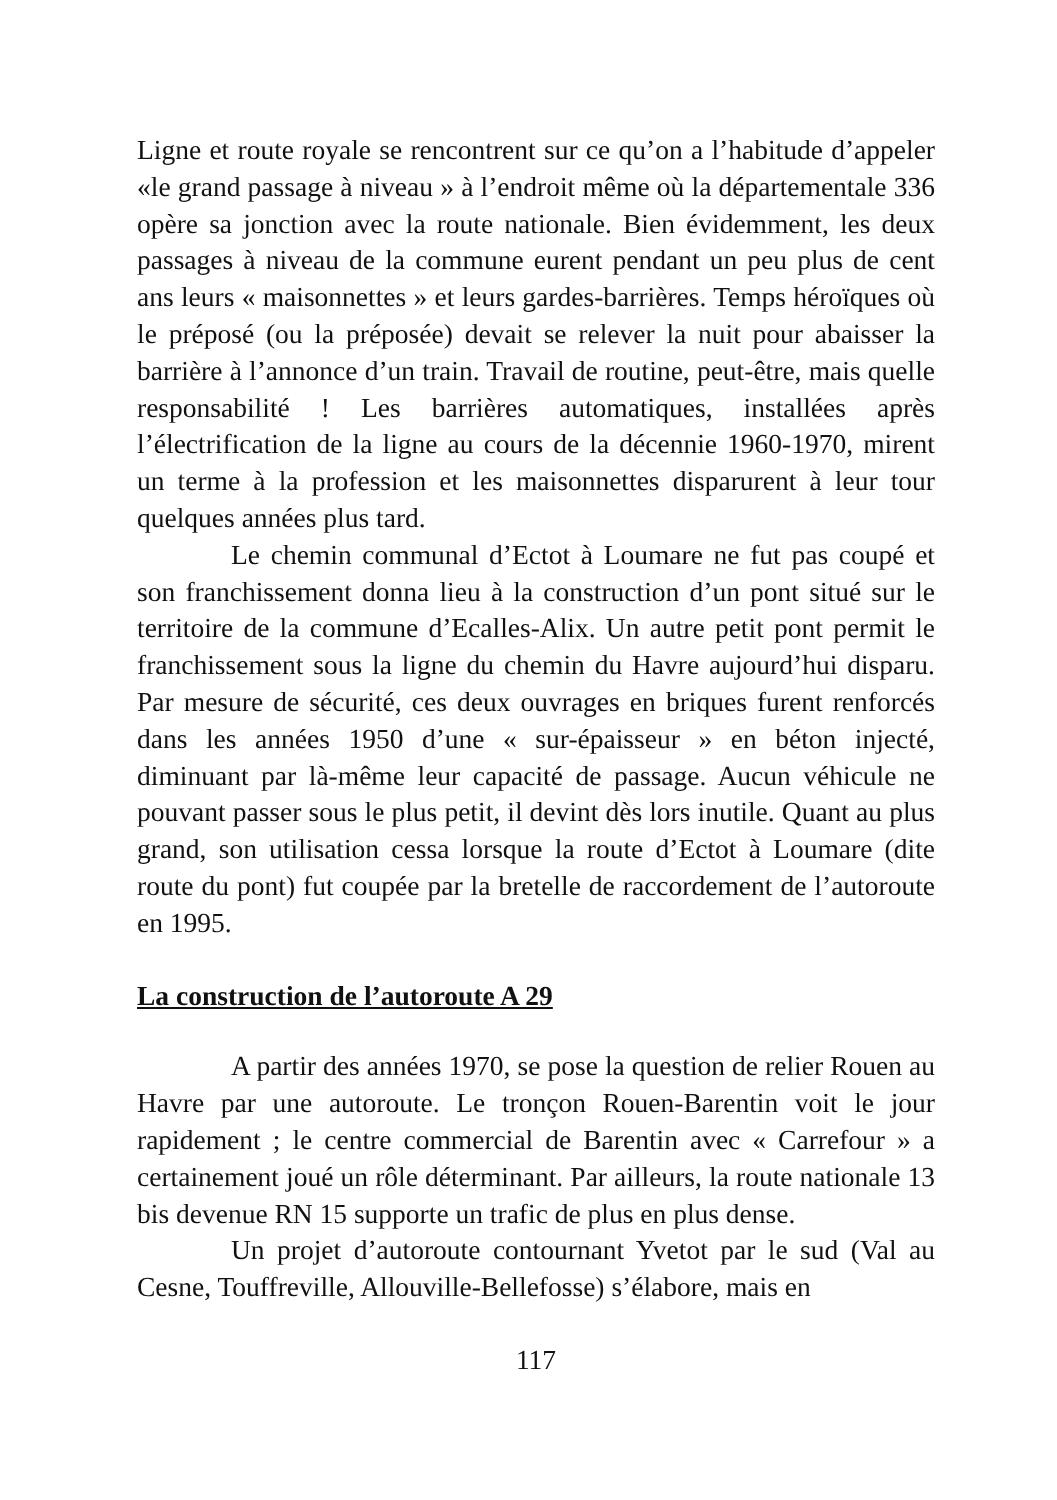Ligne et route royale se rencontrent sur ce qu’on a l’habitude d’appeler «le grand passage à niveau » à l’endroit même où la départementale 336 opère sa jonction avec la route nationale. Bien évidemment, les deux passages à niveau de la commune eurent pendant un peu plus de cent ans leurs « maisonnettes » et leurs gardes-barrières. Temps héroïques où le préposé (ou la préposée) devait se relever la nuit pour abaisser la barrière à l’annonce d’un train. Travail de routine, peut-être, mais quelle responsabilité ! Les barrières automatiques, installées après l’électrification de la ligne au cours de la décennie 1960-1970, mirent un terme à la profession et les maisonnettes disparurent à leur tour quelques années plus tard.
Le chemin communal d’Ectot à Loumare ne fut pas coupé et son franchissement donna lieu à la construction d’un pont situé sur le territoire de la commune d’Ecalles-Alix. Un autre petit pont permit le franchissement sous la ligne du chemin du Havre aujourd’hui disparu. Par mesure de sécurité, ces deux ouvrages en briques furent renforcés dans les années 1950 d’une « sur-épaisseur » en béton injecté, diminuant par là-même leur capacité de passage. Aucun véhicule ne pouvant passer sous le plus petit, il devint dès lors inutile. Quant au plus grand, son utilisation cessa lorsque la route d’Ectot à Loumare (dite route du pont) fut coupée par la bretelle de raccordement de l’autoroute en 1995.
La construction de l’autoroute A 29
A partir des années 1970, se pose la question de relier Rouen au Havre par une autoroute. Le tronçon Rouen-Barentin voit le jour rapidement ; le centre commercial de Barentin avec « Carrefour » a certainement joué un rôle déterminant. Par ailleurs, la route nationale 13 bis devenue RN 15 supporte un trafic de plus en plus dense.
Un projet d’autoroute contournant Yvetot par le sud (Val au Cesne, Touffreville, Allouville-Bellefosse) s’élabore, mais en
117